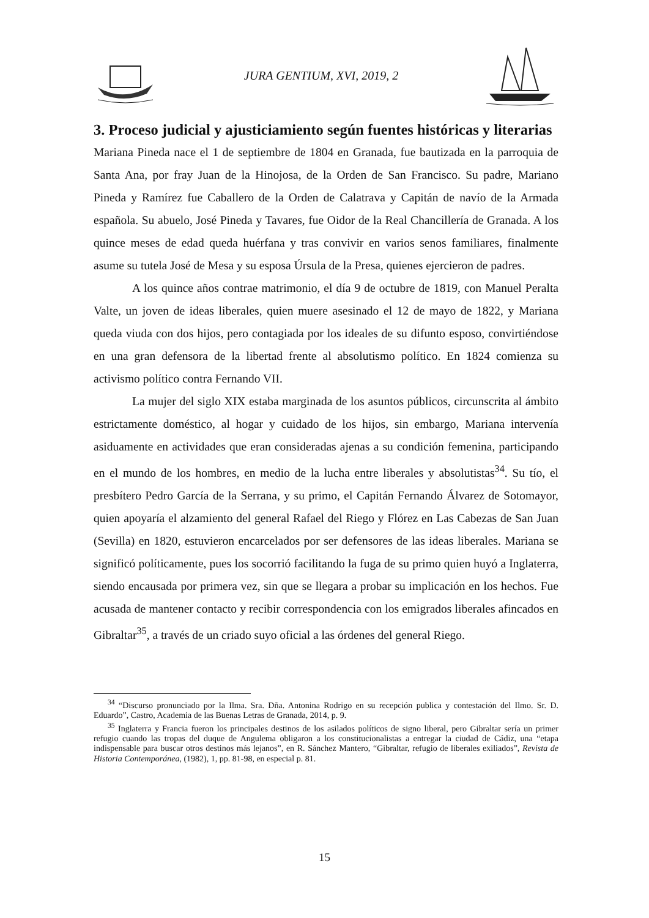JURA GENTIUM, XVI, 2019, 2
3. Proceso judicial y ajusticiamiento según fuentes históricas y literarias
Mariana Pineda nace el 1 de septiembre de 1804 en Granada, fue bautizada en la parroquia de Santa Ana, por fray Juan de la Hinojosa, de la Orden de San Francisco. Su padre, Mariano Pineda y Ramírez fue Caballero de la Orden de Calatrava y Capitán de navío de la Armada española. Su abuelo, José Pineda y Tavares, fue Oidor de la Real Chancillería de Granada. A los quince meses de edad queda huérfana y tras convivir en varios senos familiares, finalmente asume su tutela José de Mesa y su esposa Úrsula de la Presa, quienes ejercieron de padres.
A los quince años contrae matrimonio, el día 9 de octubre de 1819, con Manuel Peralta Valte, un joven de ideas liberales, quien muere asesinado el 12 de mayo de 1822, y Mariana queda viuda con dos hijos, pero contagiada por los ideales de su difunto esposo, convirtiéndose en una gran defensora de la libertad frente al absolutismo político. En 1824 comienza su activismo político contra Fernando VII.
La mujer del siglo XIX estaba marginada de los asuntos públicos, circunscrita al ámbito estrictamente doméstico, al hogar y cuidado de los hijos, sin embargo, Mariana intervenía asiduamente en actividades que eran consideradas ajenas a su condición femenina, participando en el mundo de los hombres, en medio de la lucha entre liberales y absolutistas<sup>34</sup>. Su tío, el presbítero Pedro García de la Serrana, y su primo, el Capitán Fernando Álvarez de Sotomayor, quien apoyaría el alzamiento del general Rafael del Riego y Flórez en Las Cabezas de San Juan (Sevilla) en 1820, estuvieron encarcelados por ser defensores de las ideas liberales. Mariana se significó políticamente, pues los socorrió facilitando la fuga de su primo quien huyó a Inglaterra, siendo encausada por primera vez, sin que se llegara a probar su implicación en los hechos. Fue acusada de mantener contacto y recibir correspondencia con los emigrados liberales afincados en Gibraltar<sup>35</sup>, a través de un criado suyo oficial a las órdenes del general Riego.
<sup>34</sup> “Discurso pronunciado por la Ilma. Sra. Dña. Antonina Rodrigo en su recepción publica y contestación del Ilmo. Sr. D. Eduardo”, Castro, Academia de las Buenas Letras de Granada, 2014, p. 9.
<sup>35</sup> Inglaterra y Francia fueron los principales destinos de los asilados políticos de signo liberal, pero Gibraltar sería un primer refugio cuando las tropas del duque de Angulema obligaron a los constitucionalistas a entregar la ciudad de Cádiz, una “etapa indispensable para buscar otros destinos más lejanos”, en R. Sánchez Mantero, “Gibraltar, refugio de liberales exiliados”, Revista de Historia Contemporánea, (1982), 1, pp. 81-98, en especial p. 81.
15